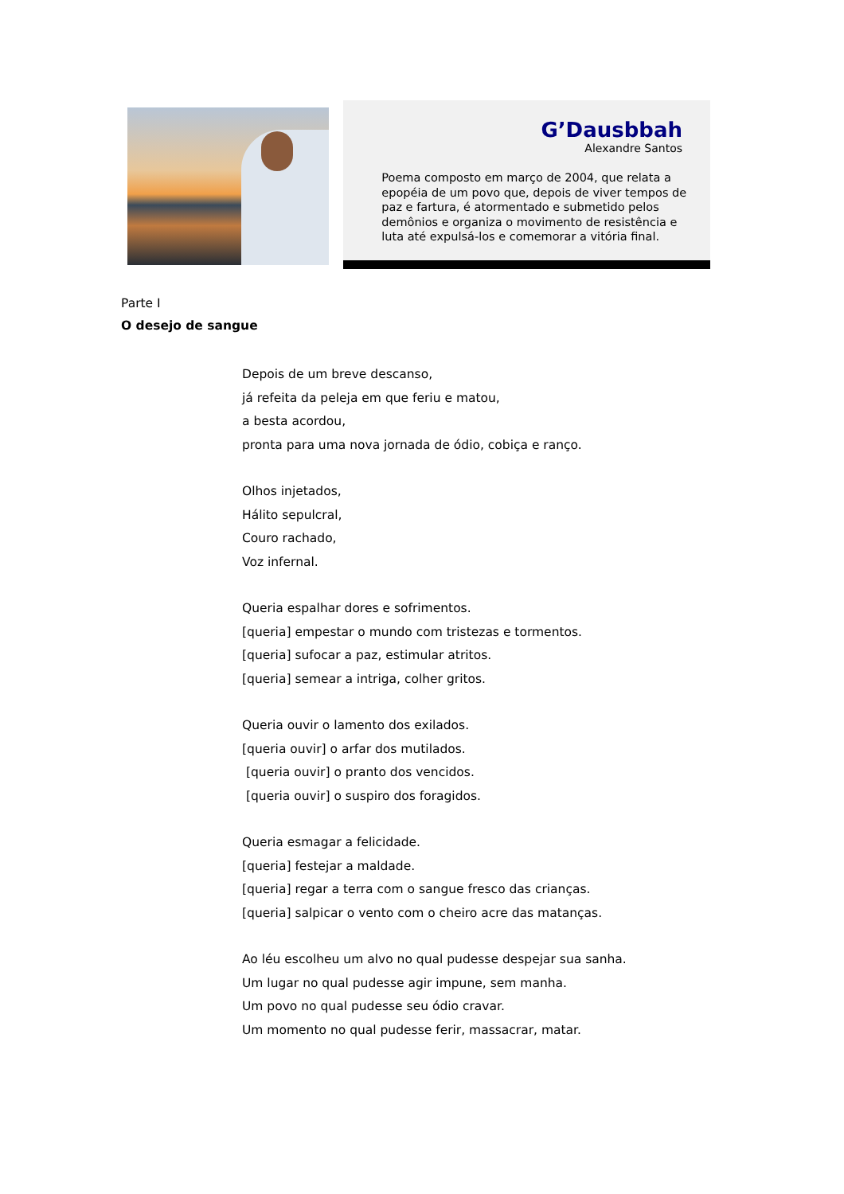G’Dausbbah
Alexandre Santos
Poema composto em março de 2004, que relata a epopéia de um povo que, depois de viver tempos de paz e fartura, é atormentado e submetido pelos demônios e organiza o movimento de resistência e luta até expulsá-los e comemorar a vitória final.
Parte I
O desejo de sangue
Depois de um breve descanso,
já refeita da peleja em que feriu e matou,
a besta acordou,
pronta para uma nova jornada de ódio, cobiça e ranço.
Olhos injetados,
Hálito sepulcral,
Couro rachado,
Voz infernal.
Queria espalhar dores e sofrimentos.
[queria] empestar o mundo com tristezas e tormentos.
[queria] sufocar a paz, estimular atritos.
[queria] semear a intriga, colher gritos.
Queria ouvir o lamento dos exilados.
[queria ouvir] o arfar dos mutilados.
[queria ouvir] o pranto dos vencidos.
[queria ouvir] o suspiro dos foragidos.
Queria esmagar a felicidade.
[queria] festejar a maldade.
[queria] regar a terra com o sangue fresco das crianças.
[queria] salpicar o vento com o cheiro acre das matanças.
Ao léu escolheu um alvo no qual pudesse despejar sua sanha.
Um lugar no qual pudesse agir impune, sem manha.
Um povo no qual pudesse seu ódio cravar.
Um momento no qual pudesse ferir, massacrar, matar.